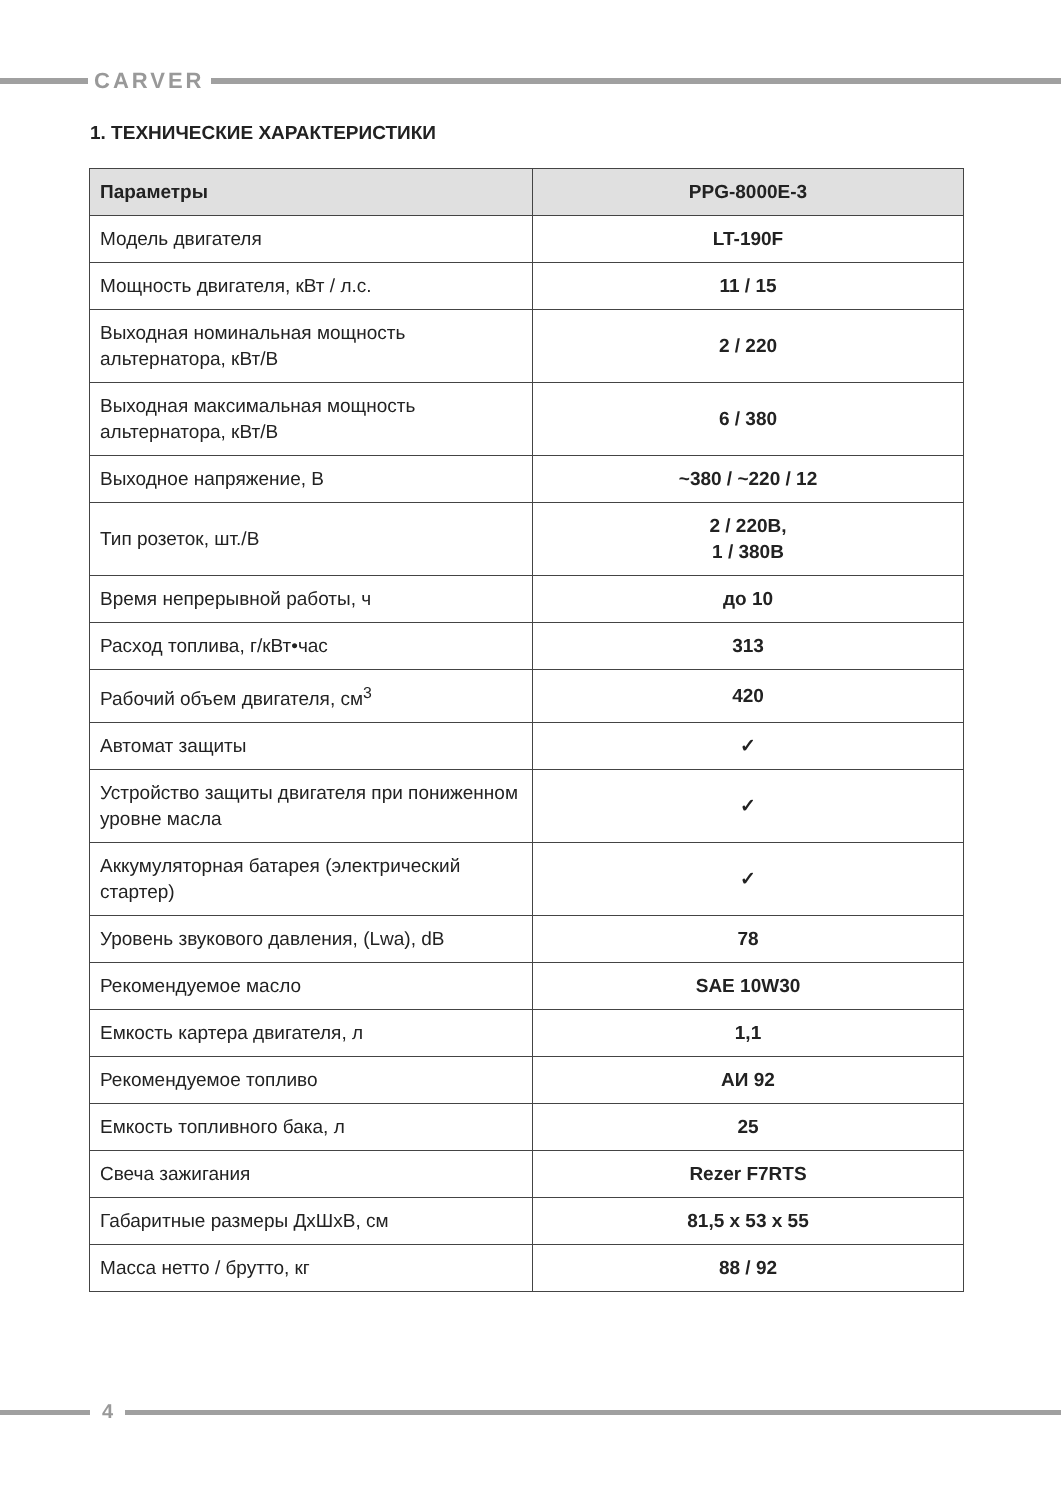CARVER
1. ТЕХНИЧЕСКИЕ ХАРАКТЕРИСТИКИ
| Параметры | PPG-8000E-3 |
| --- | --- |
| Модель двигателя | LT-190F |
| Мощность двигателя, кВт / л.с. | 11 / 15 |
| Выходная номинальная мощность альтернатора, кВт/В | 2 / 220 |
| Выходная максимальная мощность альтернатора, кВт/В | 6 / 380 |
| Выходное напряжение, В | ~380 / ~220 / 12 |
| Тип розеток, шт./В | 2 / 220В, 1 / 380В |
| Время непрерывной работы, ч | до 10 |
| Расход топлива, г/кВт•час | 313 |
| Рабочий объем двигателя, см<sup>3</sup> | 420 |
| Автомат защиты | ✓ |
| Устройство защиты двигателя при пониженном уровне масла | ✓ |
| Аккумуляторная батарея (электрический стартер) | ✓ |
| Уровень звукового давления, (Lwa), dB | 78 |
| Рекомендуемое масло | SAE 10W30 |
| Емкость картера двигателя, л | 1,1 |
| Рекомендуемое топливо | АИ 92 |
| Емкость топливного бака, л | 25 |
| Свеча зажигания | Rezer F7RTS |
| Габаритные размеры ДхШхВ, см | 81,5 х 53 х 55 |
| Масса нетто / брутто, кг | 88 / 92 |
4